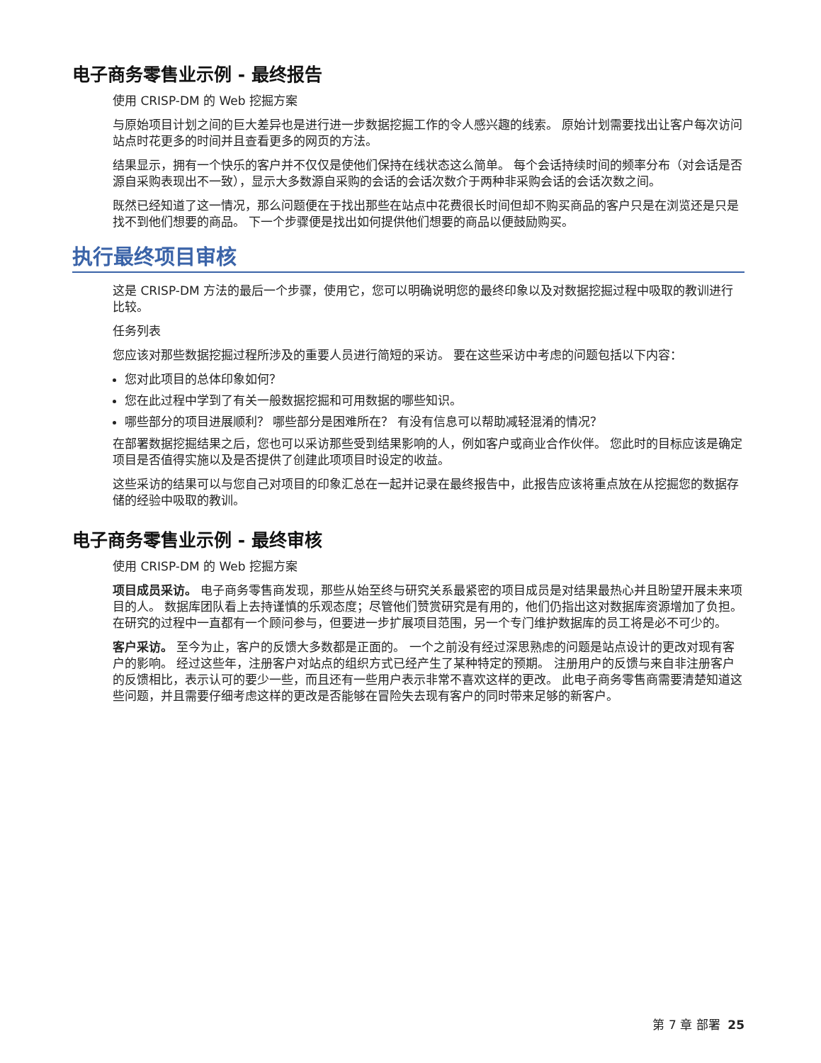电子商务零售业示例 - 最终报告
使用 CRISP-DM 的 Web 挖掘方案
与原始项目计划之间的巨大差异也是进行进一步数据挖掘工作的令人感兴趣的线索。 原始计划需要找出让客户每次访问站点时花更多的时间并且查看更多的网页的方法。
结果显示，拥有一个快乐的客户并不仅仅是使他们保持在线状态这么简单。 每个会话持续时间的频率分布（对会话是否源自采购表现出不一致），显示大多数源自采购的会话的会话次数介于两种非采购会话的会话次数之间。
既然已经知道了这一情况，那么问题便在于找出那些在站点中花费很长时间但却不购买商品的客户只是在浏览还是只是找不到他们想要的商品。 下一个步骤便是找出如何提供他们想要的商品以便鼓励购买。
执行最终项目审核
这是 CRISP-DM 方法的最后一个步骤，使用它，您可以明确说明您的最终印象以及对数据挖掘过程中吸取的教训进行比较。
任务列表
您应该对那些数据挖掘过程所涉及的重要人员进行简短的采访。 要在这些采访中考虑的问题包括以下内容：
您对此项目的总体印象如何？
您在此过程中学到了有关一般数据挖掘和可用数据的哪些知识。
哪些部分的项目进展顺利？ 哪些部分是困难所在？ 有没有信息可以帮助减轻混淆的情况？
在部署数据挖掘结果之后，您也可以采访那些受到结果影响的人，例如客户或商业合作伙伴。 您此时的目标应该是确定项目是否值得实施以及是否提供了创建此项项目时设定的收益。
这些采访的结果可以与您自己对项目的印象汇总在一起并记录在最终报告中，此报告应该将重点放在从挖掘您的数据存储的经验中吸取的教训。
电子商务零售业示例 - 最终审核
使用 CRISP-DM 的 Web 挖掘方案
项目成员采访。 电子商务零售商发现，那些从始至终与研究关系最紧密的项目成员是对结果最热心并且盼望开展未来项目的人。 数据库团队看上去持谨慎的乐观态度；尽管他们赞赏研究是有用的，他们仍指出这对数据库资源增加了负担。 在研究的过程中一直都有一个顾问参与，但要进一步扩展项目范围，另一个专门维护数据库的员工将是必不可少的。
客户采访。 至今为止，客户的反馈大多数都是正面的。 一个之前没有经过深思熟虑的问题是站点设计的更改对现有客户的影响。 经过这些年，注册客户对站点的组织方式已经产生了某种特定的预期。 注册用户的反馈与来自非注册客户的反馈相比，表示认可的要少一些，而且还有一些用户表示非常不喜欢这样的更改。 此电子商务零售商需要清楚知道这些问题，并且需要仔细考虑这样的更改是否能够在冒险失去现有客户的同时带来足够的新客户。
第 7 章 部署 25